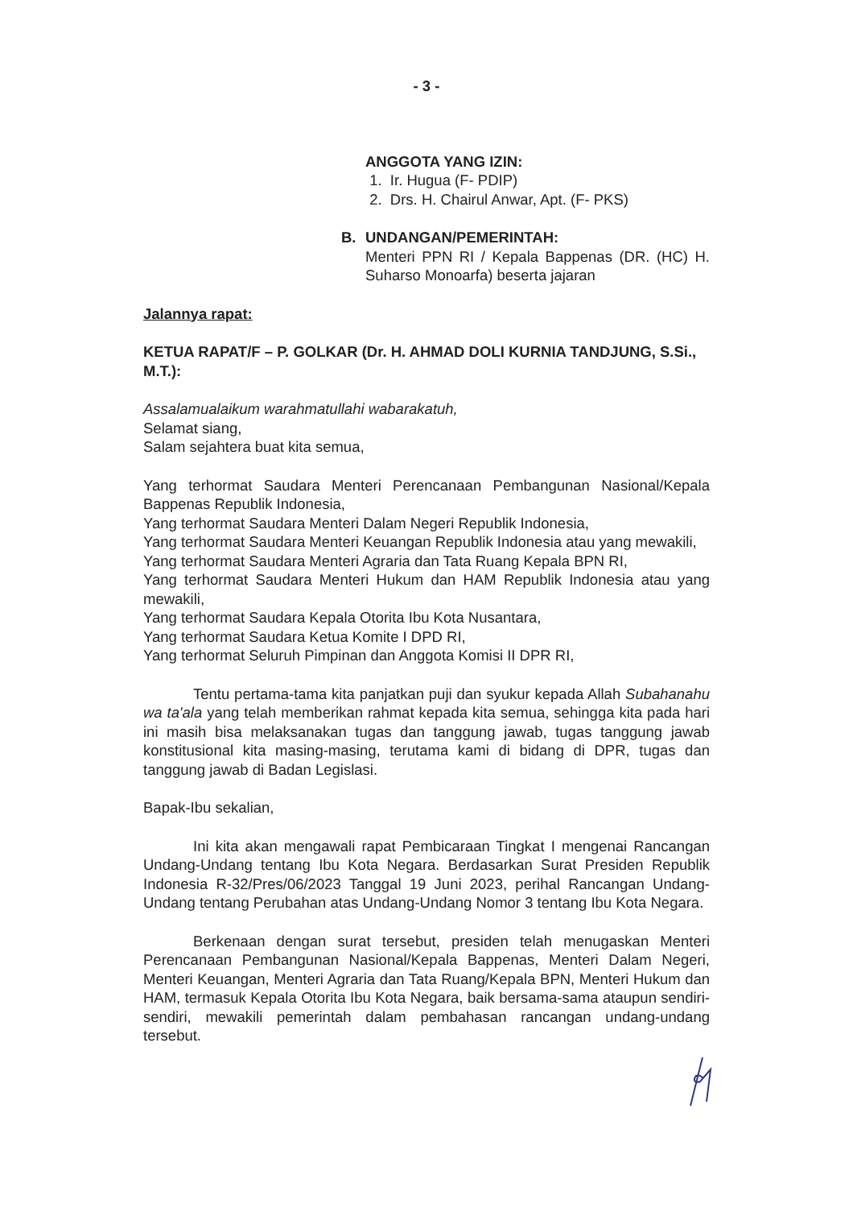- 3 -
ANGGOTA YANG IZIN:
1. Ir. Hugua (F- PDIP)
2. Drs. H. Chairul Anwar, Apt. (F- PKS)
B. UNDANGAN/PEMERINTAH:
Menteri PPN RI / Kepala Bappenas (DR. (HC) H. Suharso Monoarfa) beserta jajaran
Jalannya rapat:
KETUA RAPAT/F – P. GOLKAR (Dr. H. AHMAD DOLI KURNIA TANDJUNG, S.Si., M.T.):
Assalamualaikum warahmatullahi wabarakatuh,
Selamat siang,
Salam sejahtera buat kita semua,
Yang terhormat Saudara Menteri Perencanaan Pembangunan Nasional/Kepala Bappenas Republik Indonesia,
Yang terhormat Saudara Menteri Dalam Negeri Republik Indonesia,
Yang terhormat Saudara Menteri Keuangan Republik Indonesia atau yang mewakili,
Yang terhormat Saudara Menteri Agraria dan Tata Ruang Kepala BPN RI,
Yang terhormat Saudara Menteri Hukum dan HAM Republik Indonesia atau yang mewakili,
Yang terhormat Saudara Kepala Otorita Ibu Kota Nusantara,
Yang terhormat Saudara Ketua Komite I DPD RI,
Yang terhormat Seluruh Pimpinan dan Anggota Komisi II DPR RI,
Tentu pertama-tama kita panjatkan puji dan syukur kepada Allah Subahanahu wa ta'ala yang telah memberikan rahmat kepada kita semua, sehingga kita pada hari ini masih bisa melaksanakan tugas dan tanggung jawab, tugas tanggung jawab konstitusional kita masing-masing, terutama kami di bidang di DPR, tugas dan tanggung jawab di Badan Legislasi.
Bapak-Ibu sekalian,
Ini kita akan mengawali rapat Pembicaraan Tingkat I mengenai Rancangan Undang-Undang tentang Ibu Kota Negara. Berdasarkan Surat Presiden Republik Indonesia R-32/Pres/06/2023 Tanggal 19 Juni 2023, perihal Rancangan Undang-Undang tentang Perubahan atas Undang-Undang Nomor 3 tentang Ibu Kota Negara.
Berkenaan dengan surat tersebut, presiden telah menugaskan Menteri Perencanaan Pembangunan Nasional/Kepala Bappenas, Menteri Dalam Negeri, Menteri Keuangan, Menteri Agraria dan Tata Ruang/Kepala BPN, Menteri Hukum dan HAM, termasuk Kepala Otorita Ibu Kota Negara, baik bersama-sama ataupun sendiri-sendiri, mewakili pemerintah dalam pembahasan rancangan undang-undang tersebut.